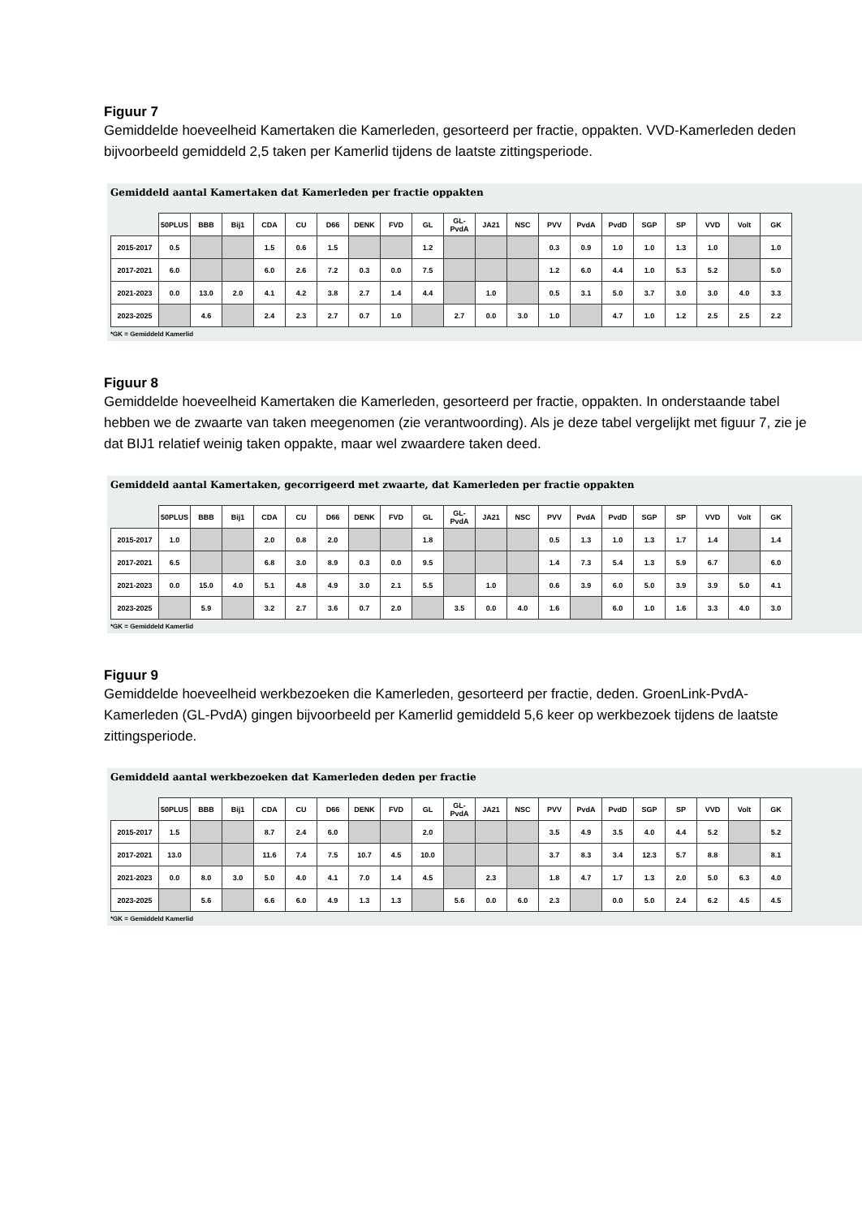Figuur 7
Gemiddelde hoeveelheid Kamertaken die Kamerleden, gesorteerd per fractie, oppakten. VVD-Kamerleden deden bijvoorbeeld gemiddeld 2,5 taken per Kamerlid tijdens de laatste zittingsperiode.
Gemiddeld aantal Kamertaken dat Kamerleden per fractie oppakten
| | 50PLUS | BBB | Bij1 | CDA | CU | D66 | DENK | FVD | GL | GL-PvdA | JA21 | NSC | PVV | PvdA | PvdD | SGP | SP | VVD | Volt | GK |
| --- | --- | --- | --- | --- | --- | --- | --- | --- | --- | --- | --- | --- | --- | --- | --- | --- | --- | --- | --- | --- |
| 2015-2017 | 0.5 | | | 1.5 | 0.6 | 1.5 | | | 1.2 | | | | 0.3 | 0.9 | 1.0 | 1.0 | 1.3 | 1.0 | | 1.0 |
| 2017-2021 | 6.0 | | | 6.0 | 2.6 | 7.2 | 0.3 | 0.0 | 7.5 | | | | 1.2 | 6.0 | 4.4 | 1.0 | 5.3 | 5.2 | | 5.0 |
| 2021-2023 | 0.0 | 13.0 | 2.0 | 4.1 | 4.2 | 3.8 | 2.7 | 1.4 | 4.4 | | 1.0 | | 0.5 | 3.1 | 5.0 | 3.7 | 3.0 | 3.0 | 4.0 | 3.3 |
| 2023-2025 | | 4.6 | | 2.4 | 2.3 | 2.7 | 0.7 | 1.0 | | 2.7 | 0.0 | 3.0 | 1.0 | | 4.7 | 1.0 | 1.2 | 2.5 | 2.5 | 2.2 |
*GK = Gemiddeld Kamerlid
Figuur 8
Gemiddelde hoeveelheid Kamertaken die Kamerleden, gesorteerd per fractie, oppakten. In onderstaande tabel hebben we de zwaarte van taken meegenomen (zie verantwoording). Als je deze tabel vergelijkt met figuur 7, zie je dat BIJ1 relatief weinig taken oppakte, maar wel zwaardere taken deed.
Gemiddeld aantal Kamertaken, gecorrigeerd met zwaarte, dat Kamerleden per fractie oppakten
| | 50PLUS | BBB | Bij1 | CDA | CU | D66 | DENK | FVD | GL | GL-PvdA | JA21 | NSC | PVV | PvdA | PvdD | SGP | SP | VVD | Volt | GK |
| --- | --- | --- | --- | --- | --- | --- | --- | --- | --- | --- | --- | --- | --- | --- | --- | --- | --- | --- | --- | --- |
| 2015-2017 | 1.0 | | | 2.0 | 0.8 | 2.0 | | | 1.8 | | | | 0.5 | 1.3 | 1.0 | 1.3 | 1.7 | 1.4 | | 1.4 |
| 2017-2021 | 6.5 | | | 6.8 | 3.0 | 8.9 | 0.3 | 0.0 | 9.5 | | | | 1.4 | 7.3 | 5.4 | 1.3 | 5.9 | 6.7 | | 6.0 |
| 2021-2023 | 0.0 | 15.0 | 4.0 | 5.1 | 4.8 | 4.9 | 3.0 | 2.1 | 5.5 | | 1.0 | | 0.6 | 3.9 | 6.0 | 5.0 | 3.9 | 3.9 | 5.0 | 4.1 |
| 2023-2025 | | 5.9 | | 3.2 | 2.7 | 3.6 | 0.7 | 2.0 | | 3.5 | 0.0 | 4.0 | 1.6 | | 6.0 | 1.0 | 1.6 | 3.3 | 4.0 | 3.0 |
*GK = Gemiddeld Kamerlid
Figuur 9
Gemiddelde hoeveelheid werkbezoeken die Kamerleden, gesorteerd per fractie, deden. GroenLink-PvdA-Kamerleden (GL-PvdA) gingen bijvoorbeeld per Kamerlid gemiddeld 5,6 keer op werkbezoek tijdens de laatste zittingsperiode.
Gemiddeld aantal werkbezoeken dat Kamerleden deden per fractie
| | 50PLUS | BBB | Bij1 | CDA | CU | D66 | DENK | FVD | GL | GL-PvdA | JA21 | NSC | PVV | PvdA | PvdD | SGP | SP | VVD | Volt | GK |
| --- | --- | --- | --- | --- | --- | --- | --- | --- | --- | --- | --- | --- | --- | --- | --- | --- | --- | --- | --- | --- |
| 2015-2017 | 1.5 | | | 8.7 | 2.4 | 6.0 | | | 2.0 | | | | 3.5 | 4.9 | 3.5 | 4.0 | 4.4 | 5.2 | | 5.2 |
| 2017-2021 | 13.0 | | | 11.6 | 7.4 | 7.5 | 10.7 | 4.5 | 10.0 | | | | 3.7 | 8.3 | 3.4 | 12.3 | 5.7 | 8.8 | | 8.1 |
| 2021-2023 | 0.0 | 8.0 | 3.0 | 5.0 | 4.0 | 4.1 | 7.0 | 1.4 | 4.5 | | 2.3 | | 1.8 | 4.7 | 1.7 | 1.3 | 2.0 | 5.0 | 6.3 | 4.0 |
| 2023-2025 | | 5.6 | | 6.6 | 6.0 | 4.9 | 1.3 | 1.3 | | 5.6 | 0.0 | 6.0 | 2.3 | | 0.0 | 5.0 | 2.4 | 6.2 | 4.5 | 4.5 |
*GK = Gemiddeld Kamerlid